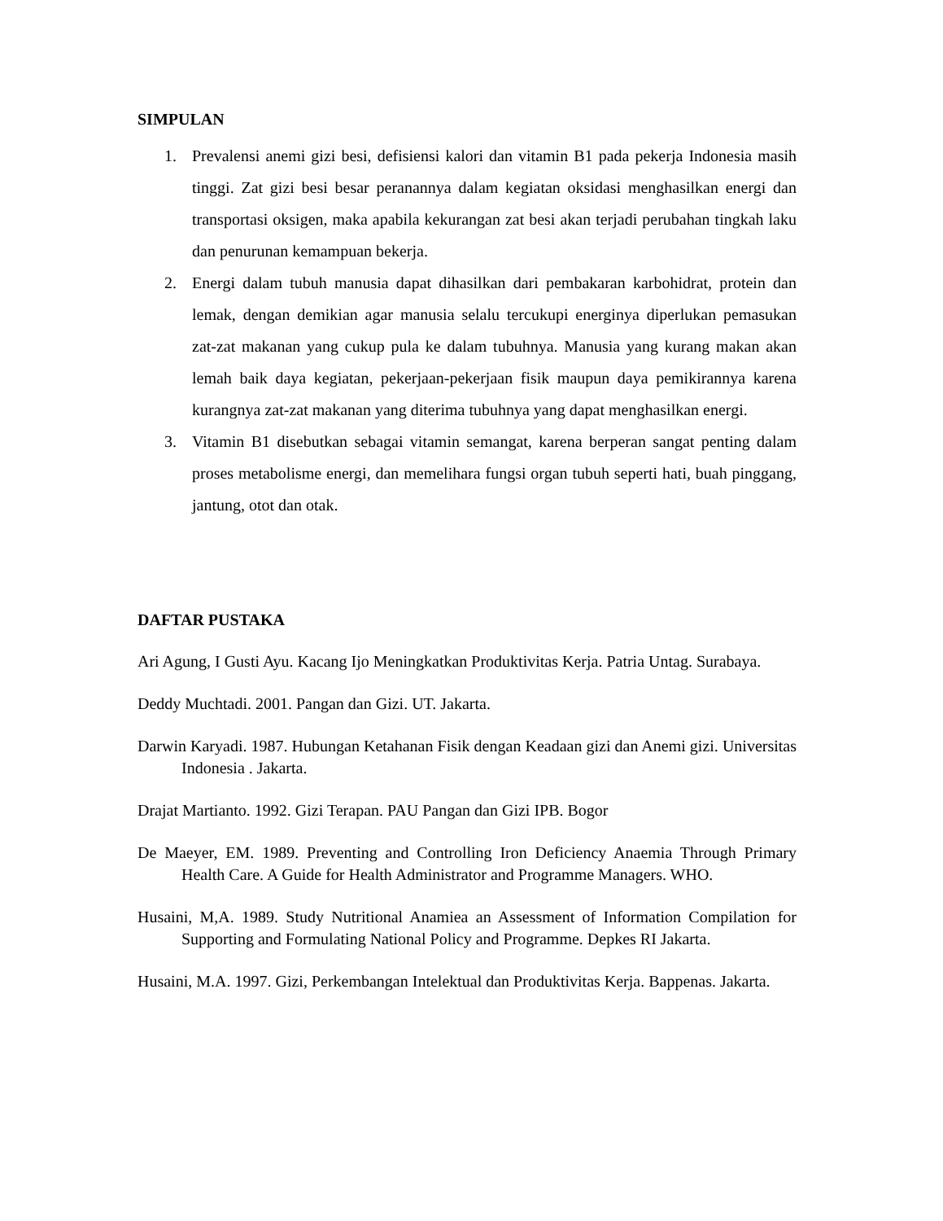SIMPULAN
1. Prevalensi anemi gizi besi, defisiensi kalori dan vitamin B1 pada pekerja Indonesia masih tinggi. Zat gizi besi besar peranannya dalam kegiatan oksidasi menghasilkan energi dan transportasi oksigen, maka apabila kekurangan zat besi akan terjadi perubahan tingkah laku dan penurunan kemampuan bekerja.
2. Energi dalam tubuh manusia dapat dihasilkan dari pembakaran karbohidrat, protein dan lemak, dengan demikian agar manusia selalu tercukupi energinya diperlukan pemasukan zat-zat makanan yang cukup pula ke dalam tubuhnya. Manusia yang kurang makan akan lemah baik daya kegiatan, pekerjaan-pekerjaan fisik maupun daya pemikirannya karena kurangnya zat-zat makanan yang diterima tubuhnya yang dapat menghasilkan energi.
3. Vitamin B1 disebutkan sebagai vitamin semangat, karena berperan sangat penting dalam proses metabolisme energi, dan memelihara fungsi organ tubuh seperti hati, buah pinggang, jantung, otot dan otak.
DAFTAR PUSTAKA
Ari Agung, I Gusti Ayu. Kacang Ijo Meningkatkan Produktivitas Kerja. Patria Untag. Surabaya.
Deddy Muchtadi. 2001. Pangan dan Gizi. UT. Jakarta.
Darwin Karyadi. 1987. Hubungan Ketahanan Fisik dengan Keadaan gizi dan Anemi gizi. Universitas Indonesia . Jakarta.
Drajat Martianto. 1992. Gizi Terapan. PAU Pangan dan Gizi IPB. Bogor
De Maeyer, EM. 1989. Preventing and Controlling Iron Deficiency Anaemia Through Primary Health Care. A Guide for Health Administrator and Programme Managers. WHO.
Husaini, M,A. 1989. Study Nutritional Anamiea an Assessment of Information Compilation for Supporting and Formulating National Policy and Programme. Depkes RI Jakarta.
Husaini, M.A. 1997. Gizi, Perkembangan Intelektual dan Produktivitas Kerja. Bappenas. Jakarta.